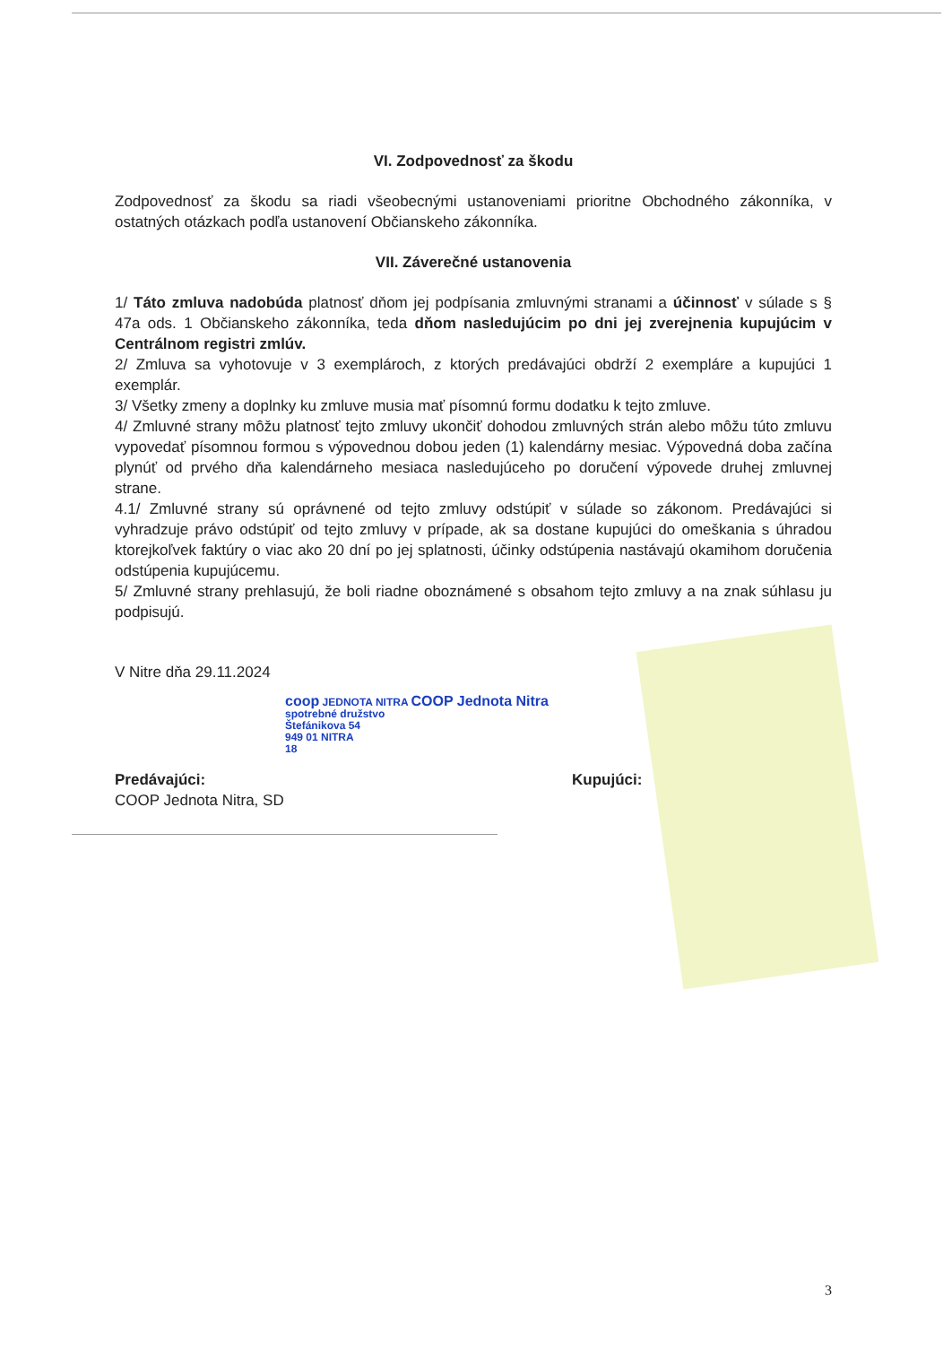VI. Zodpovednosť za škodu
Zodpovednosť za škodu sa riadi všeobecnými ustanoveniami prioritne Obchodného zákonníka, v ostatných otázkach podľa ustanovení Občianskeho zákonníka.
VII. Záverečné ustanovenia
1/ Táto zmluva nadobúda platnosť dňom jej podpísania zmluvnými stranami a účinnosť v súlade s § 47a ods. 1 Občianskeho zákonníka, teda dňom nasledujúcim po dni jej zverejnenia kupujúcim v Centrálnom registri zmlúv.
2/ Zmluva sa vyhotovuje v 3 exemplároch, z ktorých predávajúci obdrží 2 exempláre a kupujúci 1 exemplár.
3/ Všetky zmeny a doplnky ku zmluve musia mať písomnú formu dodatku k tejto zmluve.
4/ Zmluvné strany môžu platnosť tejto zmluvy ukončiť dohodou zmluvných strán alebo môžu túto zmluvu vypovedať písomnou formou s výpovednou dobou jeden (1) kalendárny mesiac. Výpovedná doba začína plynúť od prvého dňa kalendárneho mesiaca nasledujúceho po doručení výpovede druhej zmluvnej strane.
4.1/ Zmluvné strany sú oprávnené od tejto zmluvy odstúpiť v súlade so zákonom. Predávajúci si vyhradzuje právo odstúpiť od tejto zmluvy v prípade, ak sa dostane kupujúci do omeškania s úhradou ktorejkoľvek faktúry o viac ako 20 dní po jej splatnosti, účinky odstúpenia nastávajú okamihom doručenia odstúpenia kupujúcemu.
5/ Zmluvné strany prehlasujú, že boli riadne oboznámené s obsahom tejto zmluvy a na znak súhlasu ju podpisujú.
V Nitre dňa 29.11.2024
coop JEDNOTA NITRA COOP Jednota Nitra
spotrebné družstvo
Štefánikova 54
949 01 NITRA
18
Predávajúci:
COOP Jednota Nitra, SD
Kupujúci:
3